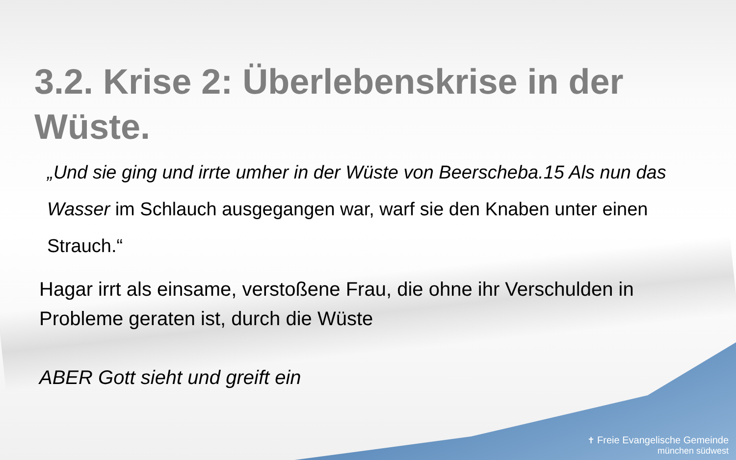3.2. Krise 2: Überlebenskrise in der Wüste.
„Und sie ging und irrte umher in der Wüste von Beerscheba.15 Als nun das Wasser im Schlauch ausgegangen war, warf sie den Knaben unter einen Strauch.“
Hagar irrt als einsame, verstoßene Frau, die ohne ihr Verschulden in Probleme geraten ist, durch die Wüste
ABER Gott sieht und greift ein
✝ Freie Evangelische Gemeinde
münchen südwest